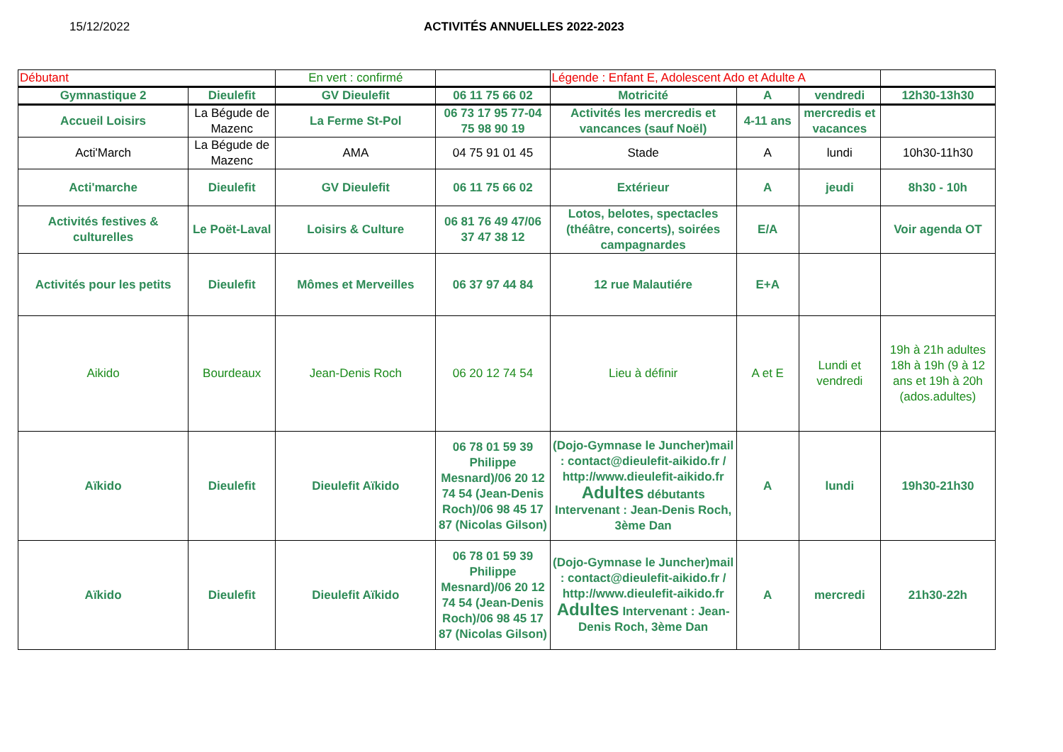15/12/2022 ACTIVITÉS ANNUELLES 2022-2023
| Débutant | | En vert : confirmé | | Légende : Enfant E, Adolescent Ado et Adulte A | | | |
| Gymnastique 2 | Dieulefit | GV Dieulefit | 06 11 75 66 02 | Motricité | A | vendredi | 12h30-13h30 |
| Accueil Loisirs | La Bégude de Mazenc | La Ferme St-Pol | 06 73 17 95 77-04 75 98 90 19 | Activités les mercredis et vancances (sauf Noël) | 4-11 ans | mercredis et vacances | |
| Acti'March | La Bégude de Mazenc | AMA | 04 75 91 01 45 | Stade | A | lundi | 10h30-11h30 |
| Acti'marche | Dieulefit | GV Dieulefit | 06 11 75 66 02 | Extérieur | A | jeudi | 8h30 - 10h |
| Activités festives & culturelles | Le Poët-Laval | Loisirs & Culture | 06 81 76 49 47/06 37 47 38 12 | Lotos, belotes, spectacles (théâtre, concerts), soirées campagnardes | E/A | | Voir agenda OT |
| Activités pour les petits | Dieulefit | Mômes et Merveilles | 06 37 97 44 84 | 12 rue Malautiére | E+A | | |
| Aikido | Bourdeaux | Jean-Denis Roch | 06 20 12 74 54 | Lieu à définir | A et E | Lundi et vendredi | 19h à 21h adultes 18h à 19h (9 à 12 ans et 19h à 20h (ados.adultes) |
| Aïkido | Dieulefit | Dieulefit Aïkido | 06 78 01 59 39 Philippe Mesnard)/06 20 12 74 54 (Jean-Denis Roch)/06 98 45 17 87 (Nicolas Gilson) | (Dojo-Gymnase le Juncher)mail : contact@dieulefit-aikido.fr / http://www.dieulefit-aikido.fr Adultes débutants Intervenant : Jean-Denis Roch, 3ème Dan | A | lundi | 19h30-21h30 |
| Aïkido | Dieulefit | Dieulefit Aïkido | 06 78 01 59 39 Philippe Mesnard)/06 20 12 74 54 (Jean-Denis Roch)/06 98 45 17 87 (Nicolas Gilson) | (Dojo-Gymnase le Juncher)mail : contact@dieulefit-aikido.fr / http://www.dieulefit-aikido.fr Adultes Intervenant : Jean-Denis Roch, 3ème Dan | A | mercredi | 21h30-22h |